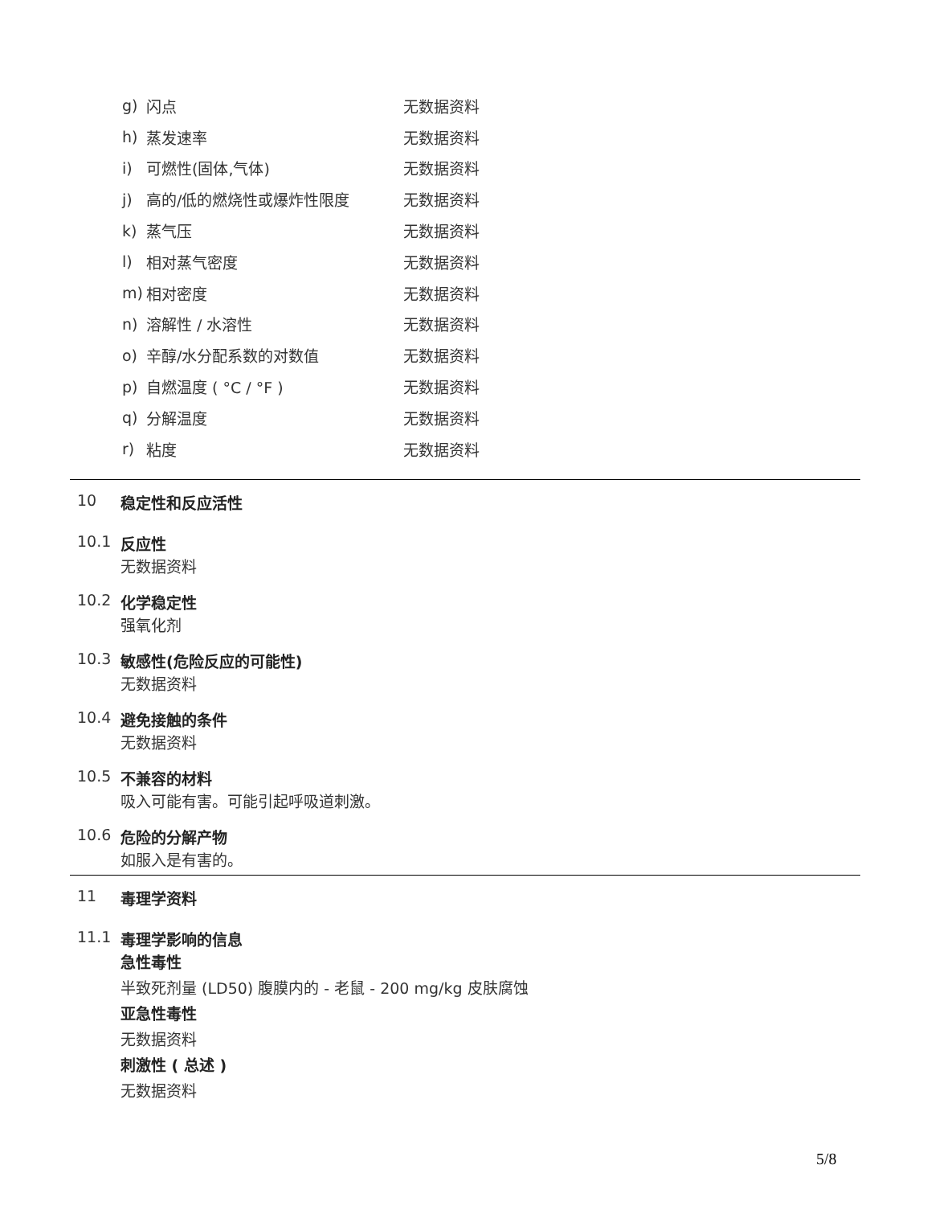g) 闪点 无数据资料
h) 蒸发速率 无数据资料
i) 可燃性(固体,气体) 无数据资料
j) 高的/低的燃烧性或爆炸性限度 无数据资料
k) 蒸气压 无数据资料
l) 相对蒸气密度 无数据资料
m) 相对密度 无数据资料
n) 溶解性 / 水溶性 无数据资料
o) 辛醇/水分配系数的对数值 无数据资料
p) 自燃温度 ( °C / °F ) 无数据资料
q) 分解温度 无数据资料
r) 粘度 无数据资料
10 稳定性和反应活性
10.1 反应性
无数据资料
10.2 化学稳定性
强氧化剂
10.3 敏感性(危险反应的可能性)
无数据资料
10.4 避免接触的条件
无数据资料
10.5 不兼容的材料
吸入可能有害。可能引起呼吸道刺激。
10.6 危险的分解产物
如服入是有害的。
11 毒理学资料
11.1 毒理学影响的信息
急性毒性
半致死剂量 (LD50) 腹膜内的 - 老鼠 - 200 mg/kg 皮肤腐蚀
亚急性毒性
无数据资料
刺激性 ( 总述 )
无数据资料
5/8